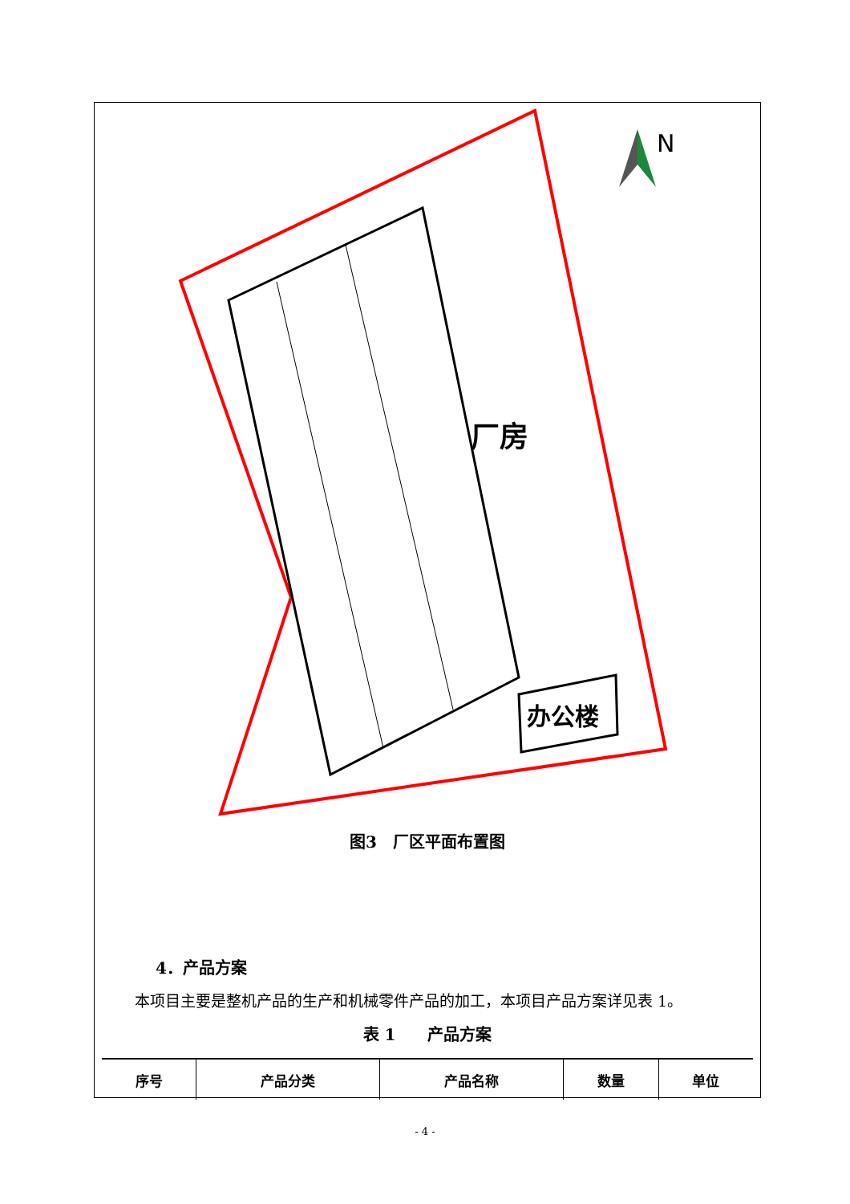厂房
办公楼
N
图3　厂区平面布置图
4．产品方案
本项目主要是整机产品的生产和机械零件产品的加工，本项目产品方案详见表 1。
表 1　　产品方案
| 序号 | 产品分类 | 产品名称 | 数量 | 单位 |
| --- | --- | --- | --- | --- |
- 4 -